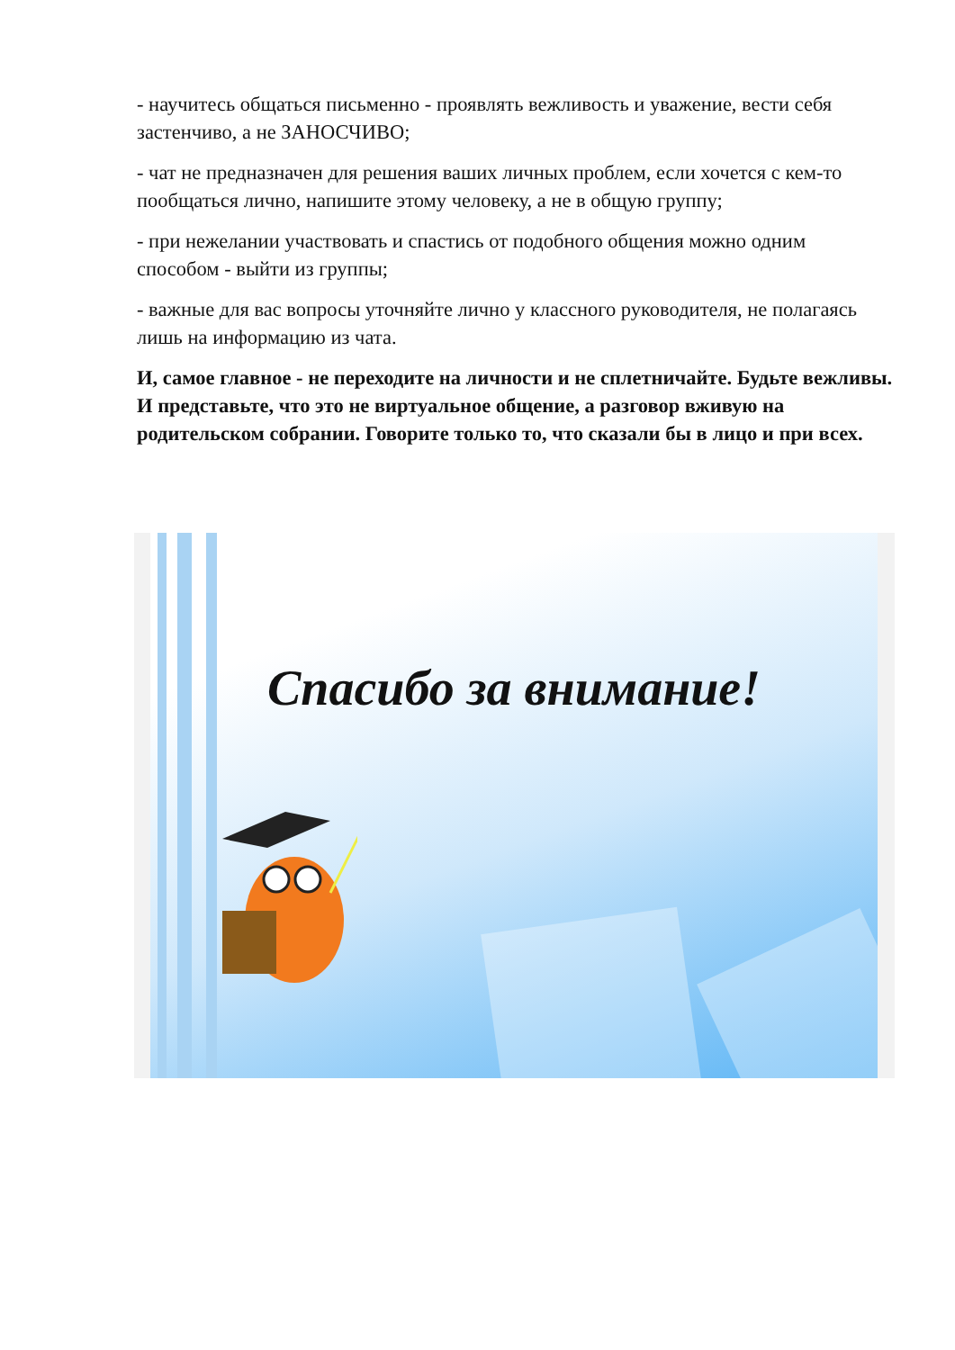- научитесь общаться письменно - проявлять вежливость и уважение, вести себя застенчиво, а не ЗАНОСЧИВО;
- чат не предназначен для решения ваших личных проблем, если хочется с кем-то пообщаться лично, напишите этому человеку, а не в общую группу;
- при нежелании участвовать и спастись от подобного общения можно одним способом - выйти из группы;
- важные для вас вопросы уточняйте лично у классного руководителя, не полагаясь лишь на информацию из чата.
И, самое главное - не переходите на личности и не сплетничайте. Будьте вежливы. И представьте, что это не виртуальное общение, а разговор вживую на родительском собрании. Говорите только то, что сказали бы в лицо и при всех.
Спасибо за внимание!